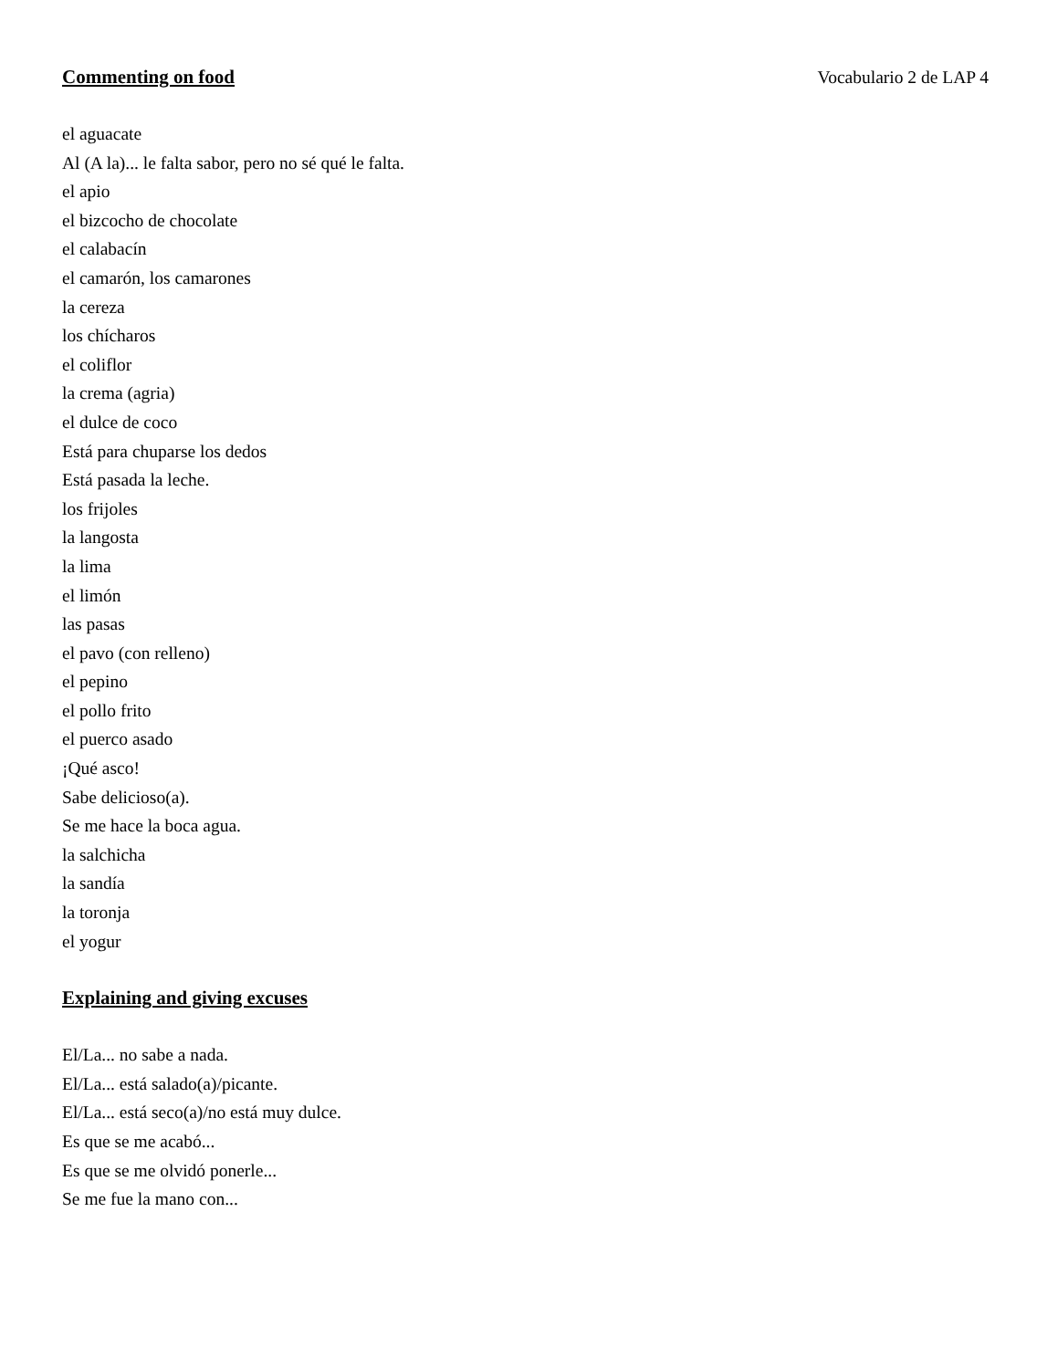Commenting on food Vocabulario 2 de LAP 4
el aguacate
Al (A la)... le falta sabor, pero no sé qué le falta.
el apio
el bizcocho de chocolate
el calabacín
el camarón, los camarones
la cereza
los chícharos
el coliflor
la crema (agria)
el dulce de coco
Está para chuparse los dedos
Está pasada la leche.
los frijoles
la langosta
la lima
el limón
las pasas
el pavo (con relleno)
el pepino
el pollo frito
el puerco asado
¡Qué asco!
Sabe delicioso(a).
Se me hace la boca agua.
la salchicha
la sandía
la toronja
el yogur
Explaining and giving excuses
El/La... no sabe a nada.
El/La... está salado(a)/picante.
El/La... está seco(a)/no está muy dulce.
Es que se me acabó...
Es que se me olvidó ponerle...
Se me fue la mano con...